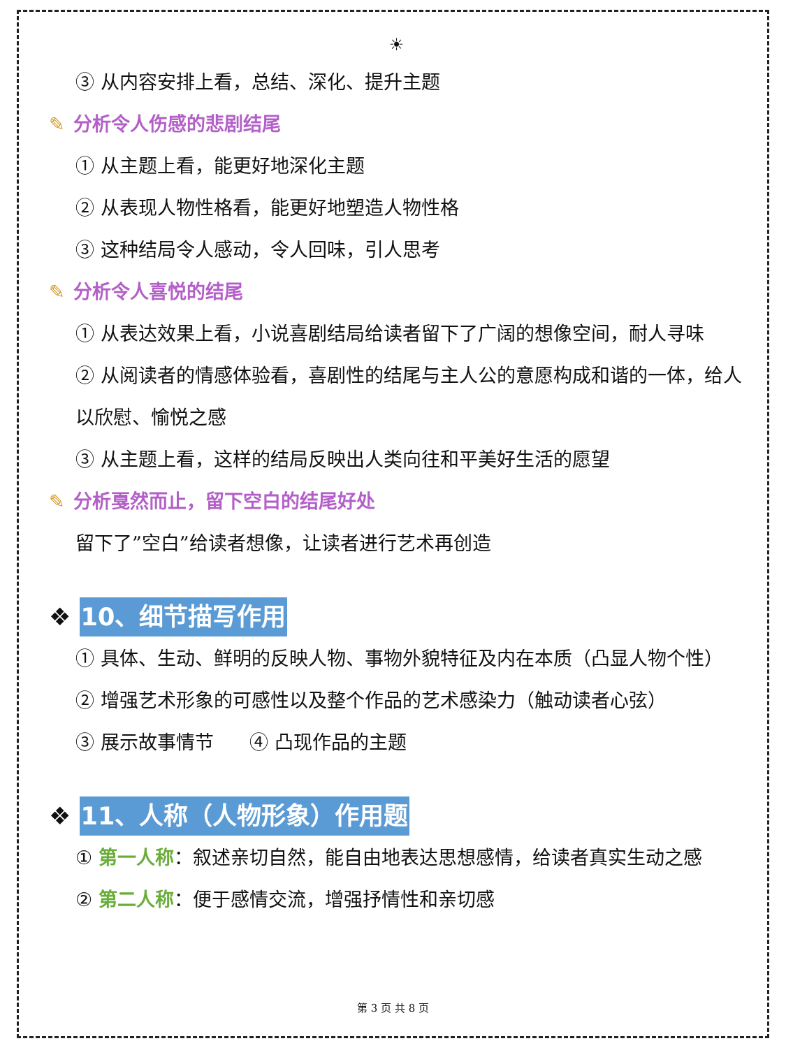☀
③ 从内容安排上看，总结、深化、提升主题
✎ 分析令人伤感的悲剧结尾
① 从主题上看，能更好地深化主题
② 从表现人物性格看，能更好地塑造人物性格
③ 这种结局令人感动，令人回味，引人思考
✎ 分析令人喜悦的结尾
① 从表达效果上看，小说喜剧结局给读者留下了广阔的想像空间，耐人寻味
② 从阅读者的情感体验看，喜剧性的结尾与主人公的意愿构成和谐的一体，给人以欣慰、愉悦之感
③ 从主题上看，这样的结局反映出人类向往和平美好生活的愿望
✎ 分析戛然而止，留下空白的结尾好处
留下了”空白”给读者想像，让读者进行艺术再创造
❖ 10、细节描写作用
① 具体、生动、鲜明的反映人物、事物外貌特征及内在本质（凸显人物个性）
② 增强艺术形象的可感性以及整个作品的艺术感染力（触动读者心弦）
③ 展示故事情节 ④ 凸现作品的主题
❖ 11、人称（人物形象）作用题
① 第一人称：叙述亲切自然，能自由地表达思想感情，给读者真实生动之感
② 第二人称：便于感情交流，增强抒情性和亲切感
第 3 页 共 8 页